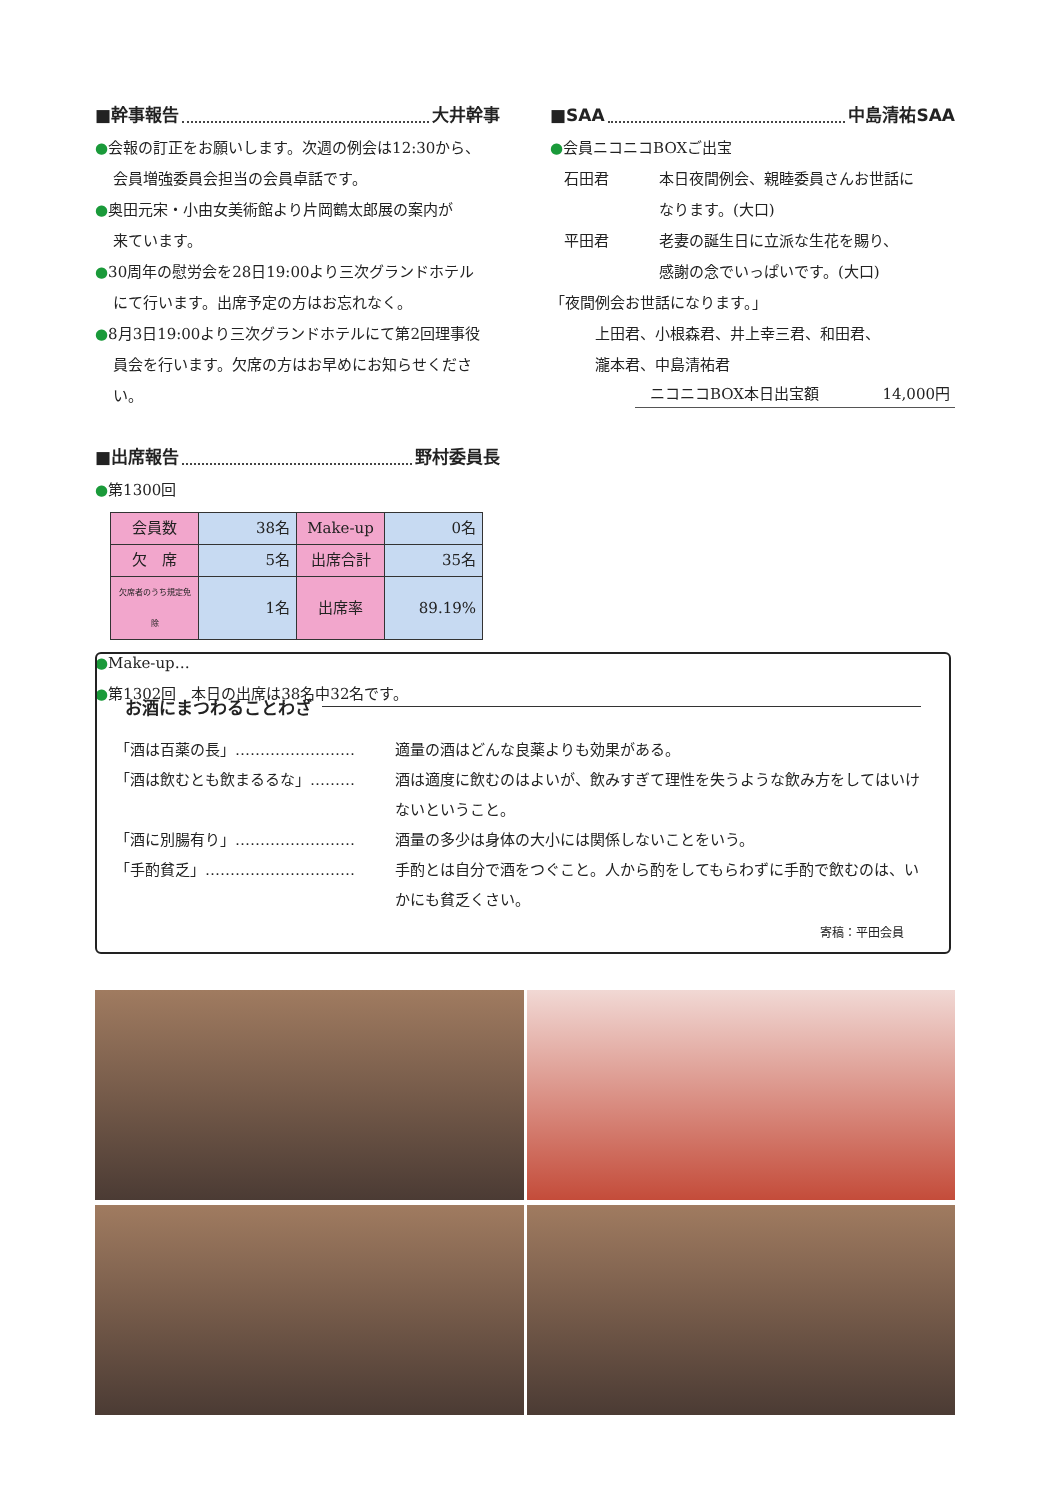■幹事報告 大井幹事
●会報の訂正をお願いします。次週の例会は12:30から、
会員増強委員会担当の会員卓話です。
●奥田元宋・小由女美術館より片岡鶴太郎展の案内が
来ています。
●30周年の慰労会を28日19:00より三次グランドホテル
にて行います。出席予定の方はお忘れなく。
●8月3日19:00より三次グランドホテルにて第2回理事役
員会を行います。欠席の方はお早めにお知らせください。
■出席報告 野村委員長
●第1300回
| 会員数 | 38名 | Make-up | 0名 |
| 欠 席 | 5名 | 出席合計 | 35名 |
| 欠席者のうち規定免除 | 1名 | 出席率 | 89.19% |
●Make-up…
●第1302回　本日の出席は38名中32名です。
■SAA 中島清祐SAA
●会員ニコニコBOXご出宝
石田君 本日夜間例会、親睦委員さんお世話に
なります。(大口)
平田君 老妻の誕生日に立派な生花を賜り、
感謝の念でいっぱいです。(大口)
「夜間例会お世話になります。」
上田君、小根森君、井上幸三君、和田君、
瀧本君、中島清祐君
ニコニコBOX本日出宝額 14,000円
お酒にまつわることわざ
「酒は百薬の長」…………………… 適量の酒はどんな良薬よりも効果がある。
「酒は飲むとも飲まるるな」……… 酒は適度に飲むのはよいが、飲みすぎて理性を失うような飲み方をしてはいけないということ。
「酒に別腸有り」…………………… 酒量の多少は身体の大小には関係しないことをいう。
「手酌貧乏」………………………… 手酌とは自分で酒をつぐこと。人から酌をしてもらわずに手酌で飲むのは、いかにも貧乏くさい。
寄稿：平田会員